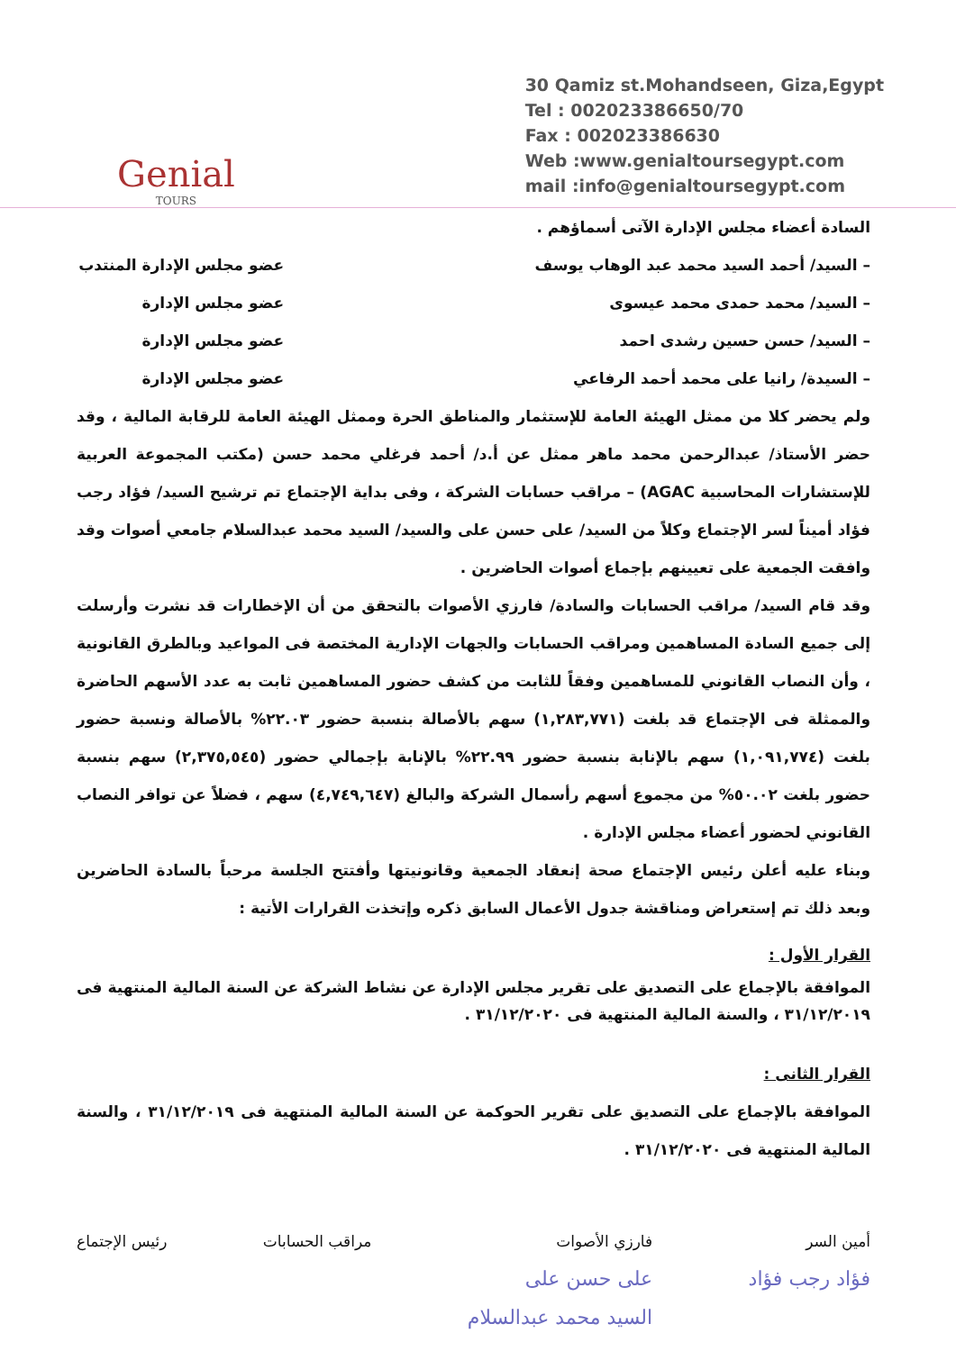Genial
TOURS
30 Qamiz st.Mohandseen, Giza,Egypt
Tel : 002023386650/70
Fax : 002023386630
Web :www.genialtoursegypt.com
mail :info@genialtoursegypt.com
السادة أعضاء مجلس الإدارة الآتى أسماؤهم .
– السيد/ أحمد السيد محمد عبد الوهاب يوسف عضو مجلس الإدارة المنتدب
– السيد/ محمد حمدى محمد عيسوى عضو مجلس الإدارة
– السيد/ حسن حسين رشدى احمد عضو مجلس الإدارة
– السيدة/ رانيا على محمد أحمد الرفاعي عضو مجلس الإدارة
ولم يحضر كلا من ممثل الهيئة العامة للإستثمار والمناطق الحرة وممثل الهيئة العامة للرقابة المالية ، وقد حضر الأستاذ/ عبدالرحمن محمد ماهر ممثل عن أ.د/ أحمد فرغلي محمد حسن (مكتب المجموعة العربية للإستشارات المحاسبية AGAC) – مراقب حسابات الشركة ، وفى بداية الإجتماع تم ترشيح السيد/ فؤاد رجب فؤاد أميناً لسر الإجتماع وكلاً من السيد/ على حسن على والسيد/ السيد محمد عبدالسلام جامعي أصوات وقد وافقت الجمعية على تعيينهم بإجماع أصوات الحاضرين .
وقد قام السيد/ مراقب الحسابات والسادة/ فارزي الأصوات بالتحقق من أن الإخطارات قد نشرت وأرسلت إلى جميع السادة المساهمين ومراقب الحسابات والجهات الإدارية المختصة فى المواعيد وبالطرق القانونية ، وأن النصاب القانوني للمساهمين وفقاً للثابت من كشف حضور المساهمين ثابت به عدد الأسهم الحاضرة والممثلة فى الإجتماع قد بلغت (١,٢٨٣,٧٧١) سهم بالأصالة بنسبة حضور ٢٢.٠٣% بالأصالة ونسبة حضور بلغت (١,٠٩١,٧٧٤) سهم بالإنابة بنسبة حضور ٢٢.٩٩% بالإنابة بإجمالي حضور (٢,٣٧٥,٥٤٥) سهم بنسبة حضور بلغت ٥٠.٠٢% من مجموع أسهم رأسمال الشركة والبالغ (٤,٧٤٩,٦٤٧) سهم ، فضلاً عن توافر النصاب القانوني لحضور أعضاء مجلس الإدارة .
وبناء عليه أعلن رئيس الإجتماع صحة إنعقاد الجمعية وقانونيتها وأفتتح الجلسة مرحباً بالسادة الحاضرين وبعد ذلك تم إستعراض ومناقشة جدول الأعمال السابق ذكره وإتخذت القرارات الأتية :
القرار الأول :
الموافقة بالإجماع على التصديق على تقرير مجلس الإدارة عن نشاط الشركة عن السنة المالية المنتهية فى ٣١/١٢/٢٠١٩ ، والسنة المالية المنتهية فى ٣١/١٢/٢٠٢٠ .
القرار الثانى :
الموافقة بالإجماع على التصديق على تقرير الحوكمة عن السنة المالية المنتهية فى ٣١/١٢/٢٠١٩ ، والسنة المالية المنتهية فى ٣١/١٢/٢٠٢٠ .
أمين السر
فؤاد رجب فؤاد
فارزي الأصوات
على حسن على
السيد محمد عبدالسلام
مراقب الحسابات رئيس الإجتماع